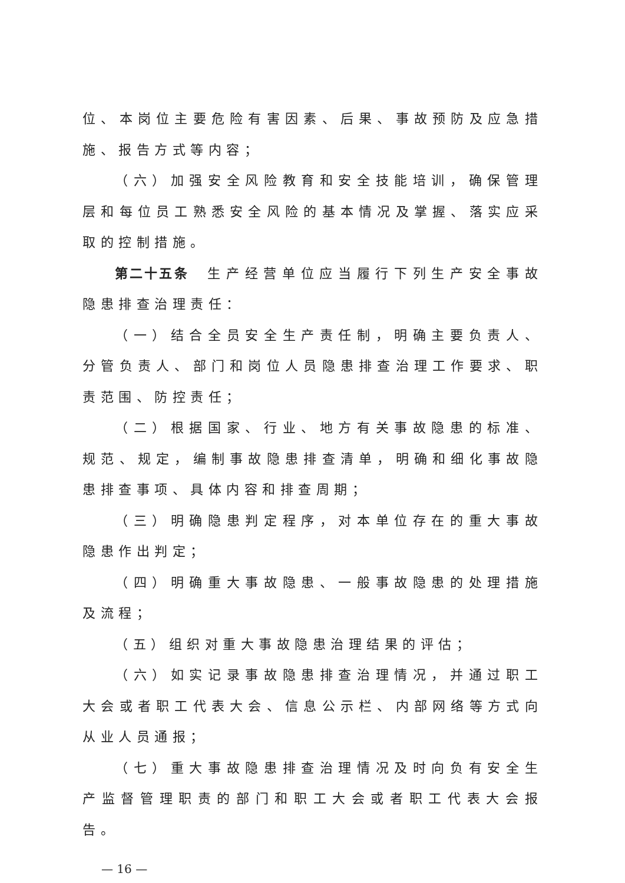位、本岗位主要危险有害因素、后果、事故预防及应急措施、报告方式等内容；
（六）加强安全风险教育和安全技能培训，确保管理层和每位员工熟悉安全风险的基本情况及掌握、落实应采取的控制措施。
第二十五条　生产经营单位应当履行下列生产安全事故隐患排查治理责任：
（一）结合全员安全生产责任制，明确主要负责人、分管负责人、部门和岗位人员隐患排查治理工作要求、职责范围、防控责任；
（二）根据国家、行业、地方有关事故隐患的标准、规范、规定，编制事故隐患排查清单，明确和细化事故隐患排查事项、具体内容和排查周期；
（三）明确隐患判定程序，对本单位存在的重大事故隐患作出判定；
（四）明确重大事故隐患、一般事故隐患的处理措施及流程；
（五）组织对重大事故隐患治理结果的评估；
（六）如实记录事故隐患排查治理情况，并通过职工大会或者职工代表大会、信息公示栏、内部网络等方式向从业人员通报；
（七）重大事故隐患排查治理情况及时向负有安全生产监督管理职责的部门和职工大会或者职工代表大会报告。
— 16 —